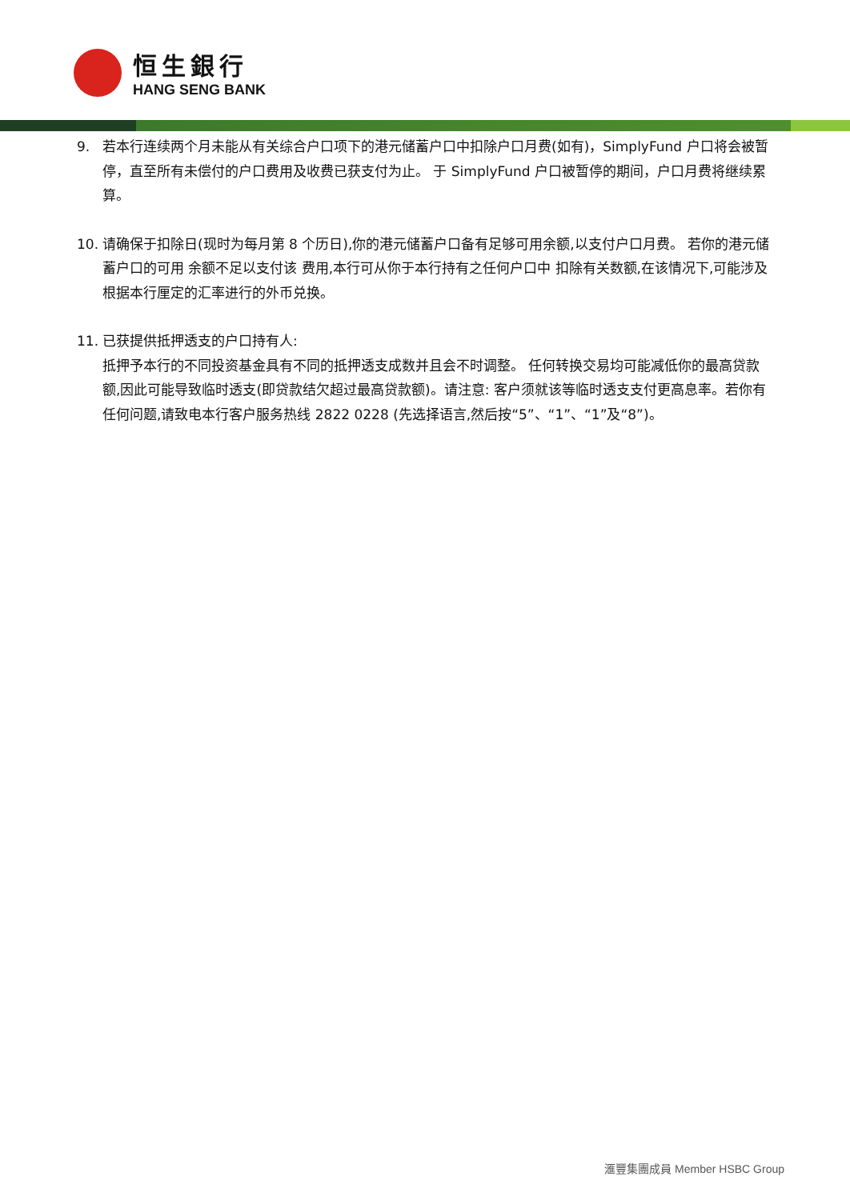恒生銀行
HANG SENG BANK
9. 若本行连续两个月未能从有关综合户口项下的港元储蓄户口中扣除户口月费(如有)，SimplyFund 户口将会被暂停，直至所有未偿付的户口费用及收费已获支付为止。 于 SimplyFund 户口被暂停的期间，户口月费将继续累算。
10. 请确保于扣除日(现时为每月第 8 个历日),你的港元储蓄户口备有足够可用余额,以支付户口月费。 若你的港元储蓄户口的可用 余额不足以支付该 费用,本行可从你于本行持有之任何户口中 扣除有关数额,在该情况下,可能涉及根据本行厘定的汇率进行的外币兑换。
11. 已获提供抵押透支的户口持有人:
抵押予本行的不同投资基金具有不同的抵押透支成数并且会不时调整。 任何转换交易均可能减低你的最高贷款额,因此可能导致临时透支(即贷款结欠超过最高贷款额)。请注意: 客户须就该等临时透支支付更高息率。若你有任何问题,请致电本行客户服务热线 2822 0228 (先选择语言,然后按“5”、“1”、“1”及“8”)。
滙豐集團成員 Member HSBC Group